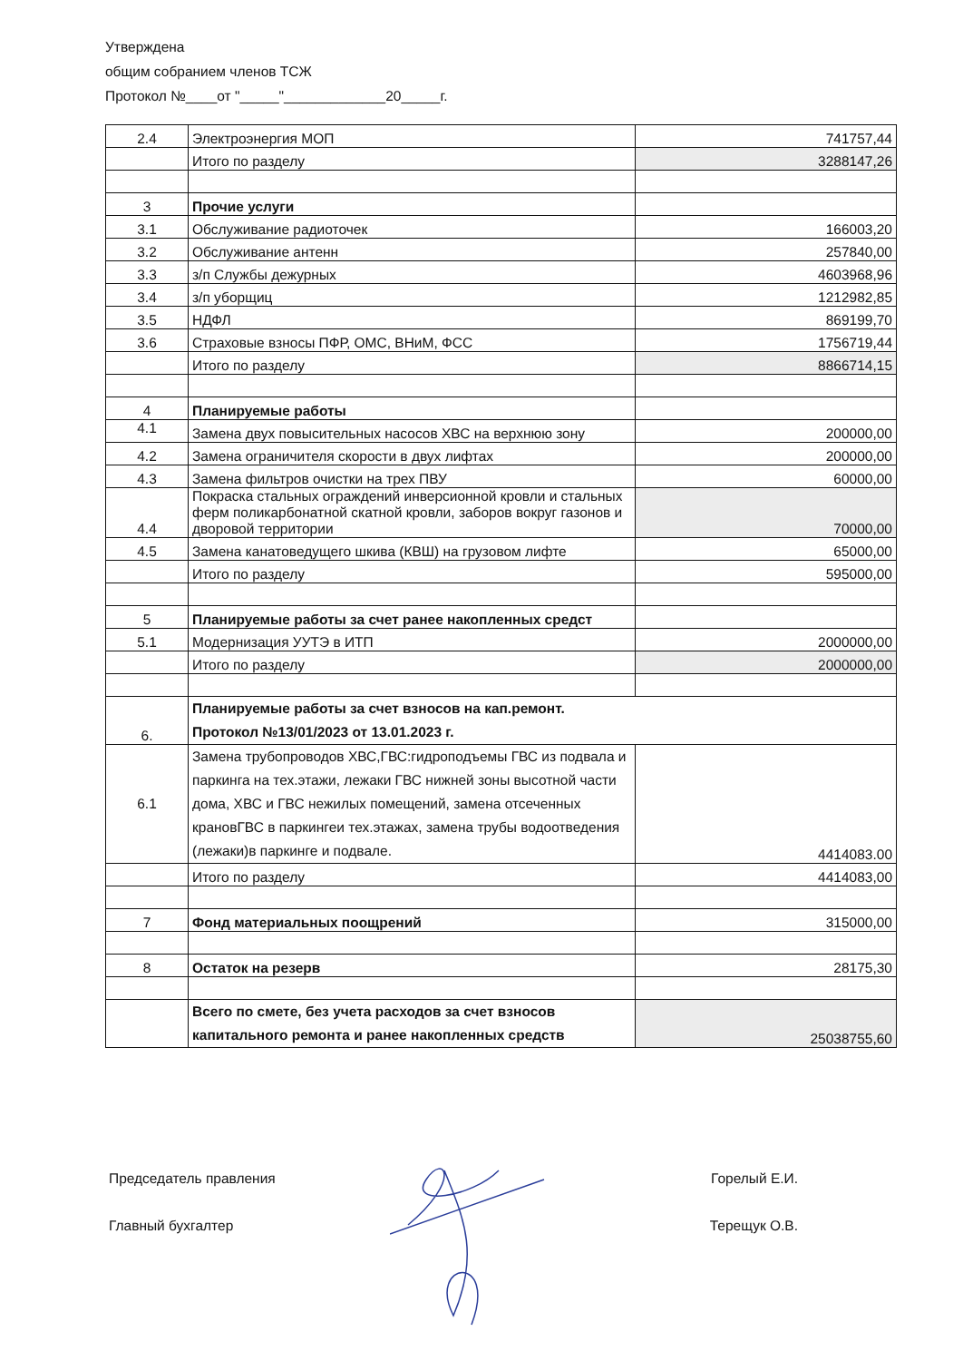Утверждена
общим собранием членов ТСЖ
Протокол №____от "_____"_____________20_____г.
| 2.4 | Электроэнергия МОП | 741757,44 |
| | Итого по разделу | 3288147,26 |
| 3 | Прочие услуги | |
| 3.1 | Обслуживание радиоточек | 166003,20 |
| 3.2 | Обслуживание антенн | 257840,00 |
| 3.3 | з/п Службы дежурных | 4603968,96 |
| 3.4 | з/п уборщиц | 1212982,85 |
| 3.5 | НДФЛ | 869199,70 |
| 3.6 | Страховые взносы ПФР, ОМС, ВНиМ, ФСС | 1756719,44 |
| | Итого по разделу | 8866714,15 |
| 4 | Планируемые работы | |
| 4.1 | Замена двух повысительных насосов ХВС на верхнюю зону | 200000,00 |
| 4.2 | Замена ограничителя скорости в двух лифтах | 200000,00 |
| 4.3 | Замена фильтров очистки на трех ПВУ | 60000,00 |
| 4.4 | Покраска стальных ограждений инверсионной кровли и стальных ферм поликарбонатной скатной кровли, заборов вокруг газонов и дворовой территории | 70000,00 |
| 4.5 | Замена канатоведущего шкива (КВШ) на грузовом лифте | 65000,00 |
| | Итого по разделу | 595000,00 |
| 5 | Планируемые работы за счет ранее накопленных средст | |
| 5.1 | Модернизация УУТЭ в ИТП | 2000000,00 |
| | Итого по разделу | 2000000,00 |
| 6. | Планируемые работы за счет взносов на кап.ремонт. Протокол №13/01/2023 от 13.01.2023 г. | |
| 6.1 | Замена трубопроводов ХВС,ГВС:гидроподъемы ГВС из подвала и паркинга на тех.этажи, лежаки ГВС нижней зоны высотной части дома, ХВС и ГВС нежилых помещений, замена отсеченных крановГВС в паркингеи тех.этажах, замена трубы водоотведения (лежаки)в паркинге и подвале. | 4414083.00 |
| | Итого по разделу | 4414083,00 |
| 7 | Фонд материальных поощрений | 315000,00 |
| 8 | Остаток на резерв | 28175,30 |
| | Всего по смете, без учета расходов за счет взносов капитального ремонта и ранее накопленных средств | 25038755,60 |
Председатель правления Горелый Е.И.
Главный бухгалтер Терещук О.В.